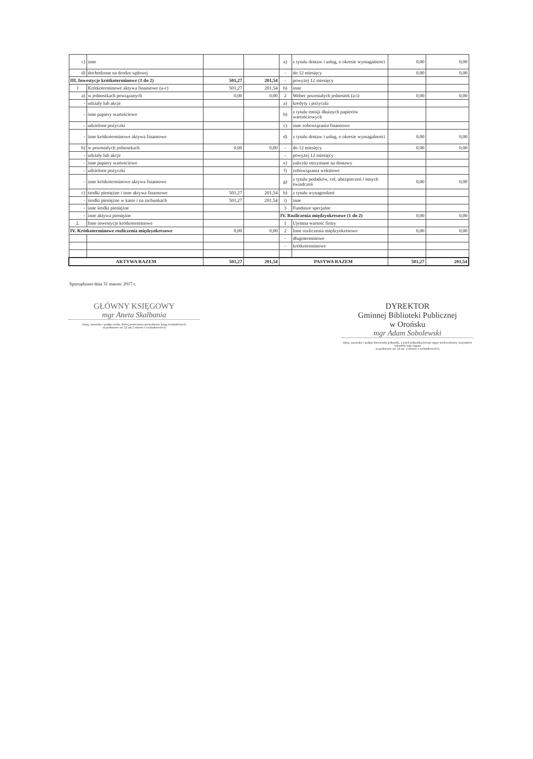| c) | inne | | | a) | z tytułu dostaw i usług, o okresie wymagalności | 0,00 | 0,00 |
| d) | dochodzone na drodze sądowej | | | - | do 12 miesięcy | 0,00 | 0,00 |
| III. Inwestycje krótkoterminowe (1 do 2) | | 501,27 | 201,54 | - | powyżej 12 miesięcy | | |
| 1 | Krótkoterminowe aktywa finansowe (a-c) | 501,27 | 201,54 | b) | inne | | |
| a) | w jednostkach powiązanych | 0,00 | 0,00 | 2 | Wobec pozostałych jednostek (a-i) | 0,00 | 0,00 |
| - | udziały lub akcje | | | a) | kredyty i pożyczki | | |
| - | inne papiery wartościowe | | | b) | z tytułu emisji dłużnych papierów wartościowych | | |
| - | udzielone pożyczki | | | c) | inne zobowiązania finansowe | | |
| - | inne krótkoterminowe aktywa finansowe | | | d) | z tytułu dostaw i usług, o okresie wymagalności | 0,00 | 0,00 |
| b) | w pozostałych jednostkach | 0,00 | 0,00 | - | do 12 miesięcy | 0,00 | 0,00 |
| - | udziały lub akcje | | | - | powyżej 12 miesięcy | | |
| - | inne papiery wartościowe | | | e) | zaliczki otrzymane na dostawy | | |
| - | udzielone pożyczki | | | f) | zobowiązania wekslowe | | |
| - | inne krótkoterminowe aktywa finansowe | | | g) | z tytułu podatków, ceł, ubezpieczeń i innych świadczeń | 0,00 | 0,00 |
| c) | środki pieniężne i inne aktywa finansowe | 501,27 | 201,54 | h) | z tytułu wynagrodzeń | | |
| - | środki pieniężne w kasie i na rachunkach | 501,27 | 201,54 | i) | inne | | |
| - | inne środki pieniężne | | | 3 | Fundusze specjalne | | |
| - | inne aktywa pieniężne | | | IV. Rozliczenia międzyokresowe (1 do 2) | | 0,00 | 0,00 |
| 2. | Inne inwestycje krótkoterminowe | | | 1 | Ujemna wartość firmy | | |
| IV. Krótkoterminowe rozliczenia międzyokresowe | | 0,00 | 0,00 | 2 | Inne rozliczenia międzyokresowe | 0,00 | 0,00 |
| | | | | - | długoterminowe | | |
| | | | | - | krótkoterminowe | | |
| AKTYWA RAZEM | | 501,27 | 201,54 | PASYWA RAZEM | | 501,27 | 201,54 |
Sporządzono dnia 31 marzec 2017 r.
GŁÓWNY KSIĘGOWY
mgr Aneta Skalbania
(imię, nazwisko i podpis osoby, której powierzono prowadzenie ksiąg rachunkowych
na podstawie art. 52 ust.2 ustawy o rachunkowości)
DYREKTOR
Gminnej Biblioteki Publicznej
w Orońsku
mgr Adam Sobolewski
(imię, nazwisko i podpis kierownika jednostki, a jeżeli jednostką kieruje organ wieloosobowy, wszystkich członków tego organu
na podstawie art. 52 ust. 2 ustawy o rachunkowości)